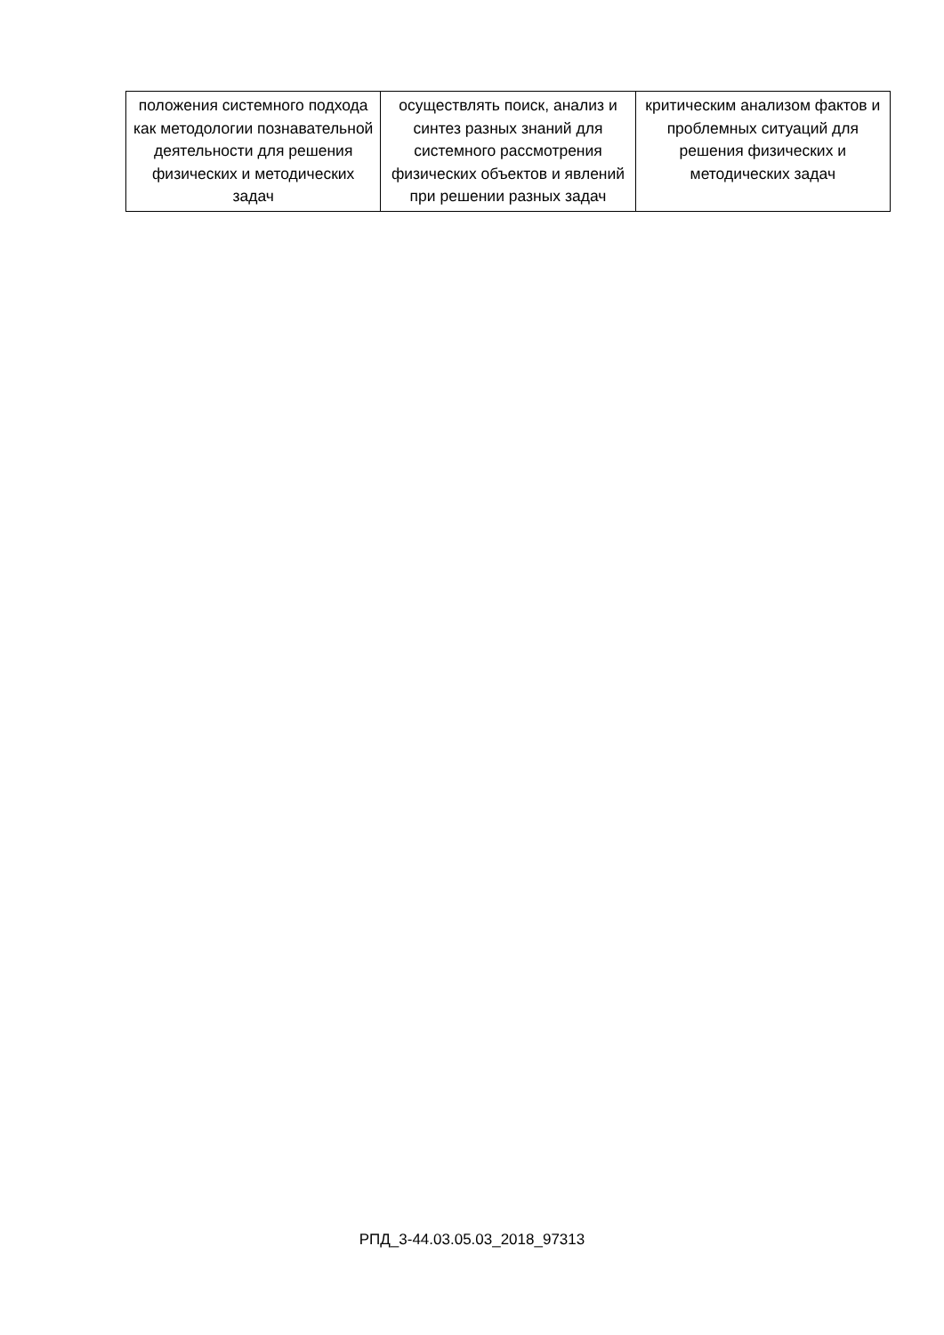| положения системного подхода как методологии познавательной деятельности для решения физических и методических задач | осуществлять поиск, анализ и синтез разных знаний для системного рассмотрения физических объектов и явлений при решении разных задач | критическим анализом фактов и проблемных ситуаций для решения физических и методических задач |
РПД_3-44.03.05.03_2018_97313